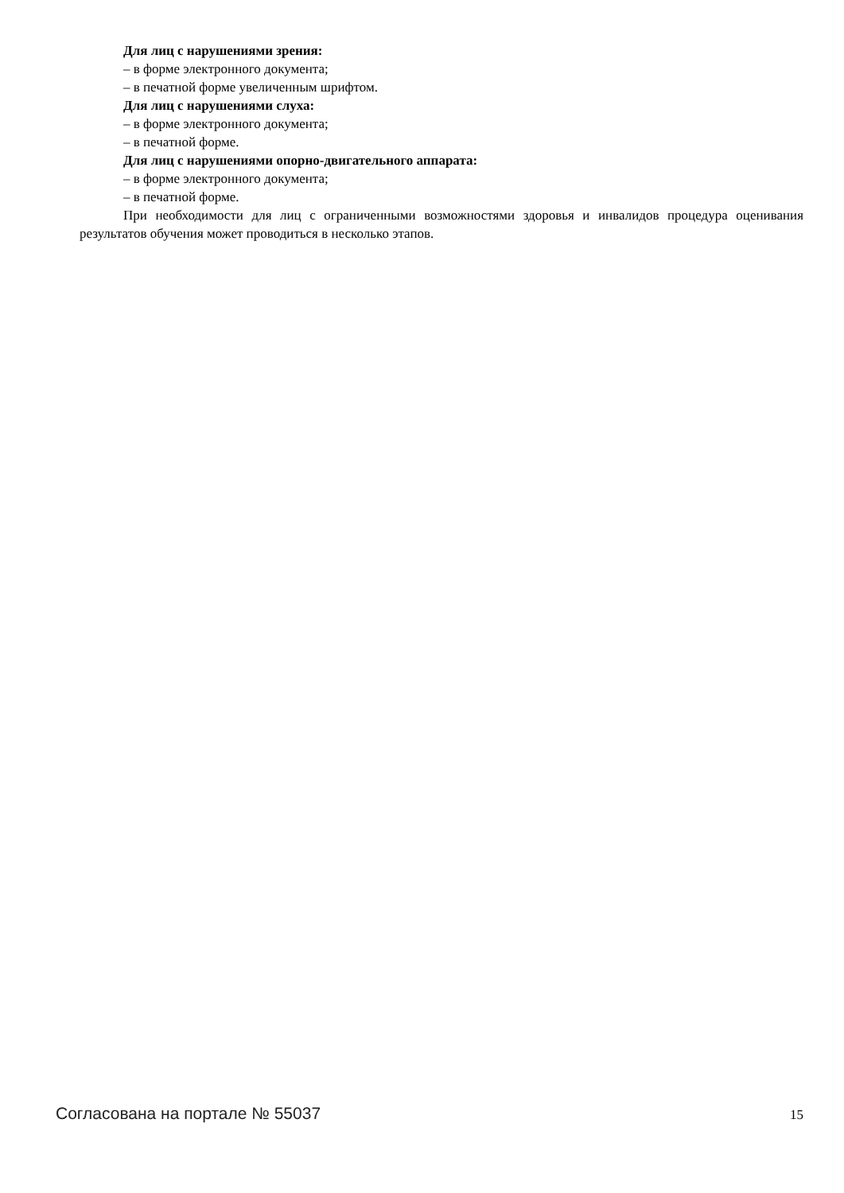Для лиц с нарушениями зрения:
– в форме электронного документа;
– в печатной форме увеличенным шрифтом.
Для лиц с нарушениями слуха:
– в форме электронного документа;
– в печатной форме.
Для лиц с нарушениями опорно-двигательного аппарата:
– в форме электронного документа;
– в печатной форме.
При необходимости для лиц с ограниченными возможностями здоровья и инвалидов процедура оценивания результатов обучения может проводиться в несколько этапов.
Согласована на портале № 55037 15